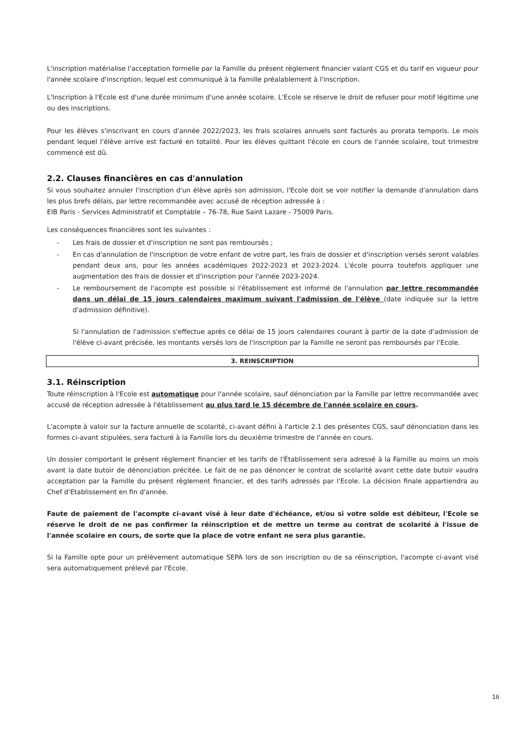L'inscription matérialise l'acceptation formelle par la Famille du présent règlement financier valant CGS et du tarif en vigueur pour l'année scolaire d'inscription, lequel est communiqué à la Famille préalablement à l'inscription.
L'Inscription à l'Ecole est d'une durée minimum d'une année scolaire. L'Ecole se réserve le droit de refuser pour motif légitime une ou des inscriptions.
Pour les élèves s'inscrivant en cours d'année 2022/2023, les frais scolaires annuels sont facturés au prorata temporis. Le mois pendant lequel l'élève arrive est facturé en totalité. Pour les élèves quittant l'école en cours de l'année scolaire, tout trimestre commencé est dû.
2.2. Clauses financières en cas d'annulation
Si vous souhaitez annuler l'inscription d'un élève après son admission, l'Ecole doit se voir notifier la demande d'annulation dans les plus brefs délais, par lettre recommandée avec accusé de réception adressée à :
EIB Paris - Services Administratif et Comptable – 76-78, Rue Saint Lazare - 75009 Paris.
Les conséquences financières sont les suivantes :
- Les frais de dossier et d'inscription ne sont pas remboursés ;
- En cas d'annulation de l'inscription de votre enfant de votre part, les frais de dossier et d'inscription versés seront valables pendant deux ans, pour les années académiques 2022-2023 et 2023-2024. L'école pourra toutefois appliquer une augmentation des frais de dossier et d'inscription pour l'année 2023-2024.
- Le remboursement de l'acompte est possible si l'établissement est informé de l'annulation par lettre recommandée dans un délai de 15 jours calendaires maximum suivant l'admission de l'élève (date indiquée sur la lettre d'admission définitive).
Si l'annulation de l'admission s'effectue après ce délai de 15 jours calendaires courant à partir de la date d'admission de l'élève ci-avant précisée, les montants versés lors de l'inscription par la Famille ne seront pas remboursés par l'Ecole.
3. REINSCRIPTION
3.1. Réinscription
Toute réinscription à l'Ecole est automatique pour l'année scolaire, sauf dénonciation par la Famille par lettre recommandée avec accusé de réception adressée à l'établissement au plus tard le 15 décembre de l'année scolaire en cours.
L'acompte à valoir sur la facture annuelle de scolarité, ci-avant défini à l'article 2.1 des présentes CGS, sauf dénonciation dans les formes ci-avant stipulées, sera facturé à la Famille lors du deuxième trimestre de l'année en cours.
Un dossier comportant le présent règlement financier et les tarifs de l'Établissement sera adressé à la Famille au moins un mois avant la date butoir de dénonciation précitée. Le fait de ne pas dénoncer le contrat de scolarité avant cette date butoir vaudra acceptation par la Famille du présent règlement financier, et des tarifs adressés par l'Ecole. La décision finale appartiendra au Chef d'Etablissement en fin d'année.
Faute de paiement de l'acompte ci-avant visé à leur date d'échéance, et/ou si votre solde est débiteur, l'Ecole se réserve le droit de ne pas confirmer la réinscription et de mettre un terme au contrat de scolarité à l'issue de l'année scolaire en cours, de sorte que la place de votre enfant ne sera plus garantie.
Si la Famille opte pour un prélèvement automatique SEPA lors de son inscription ou de sa réinscription, l'acompte ci-avant visé sera automatiquement prélevé par l'Ecole.
16